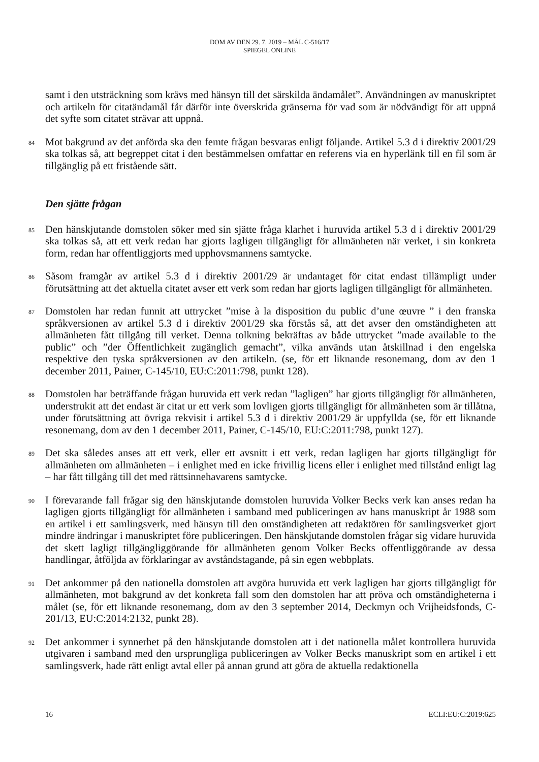DOM AV DEN 29. 7. 2019 – MÅL C-516/17
SPIEGEL ONLINE
samt i den utsträckning som krävs med hänsyn till det särskilda ändamålet”. Användningen av manuskriptet och artikeln för citatändamål får därför inte överskrida gränserna för vad som är nödvändigt för att uppnå det syfte som citatet strävar att uppnå.
84
Mot bakgrund av det anförda ska den femte frågan besvaras enligt följande. Artikel 5.3 d i direktiv 2001/29 ska tolkas så, att begreppet citat i den bestämmelsen omfattar en referens via en hyperlänk till en fil som är tillgänglig på ett fristående sätt.
Den sjätte frågan
85
Den hänskjutande domstolen söker med sin sjätte fråga klarhet i huruvida artikel 5.3 d i direktiv 2001/29 ska tolkas så, att ett verk redan har gjorts lagligen tillgängligt för allmänheten när verket, i sin konkreta form, redan har offentliggjorts med upphovsmannens samtycke.
86
Såsom framgår av artikel 5.3 d i direktiv 2001/29 är undantaget för citat endast tillämpligt under förutsättning att det aktuella citatet avser ett verk som redan har gjorts lagligen tillgängligt för allmänheten.
87
Domstolen har redan funnit att uttrycket ”mise à la disposition du public d’une œuvre ” i den franska språkversionen av artikel 5.3 d i direktiv 2001/29 ska förstås så, att det avser den omständigheten att allmänheten fått tillgång till verket. Denna tolkning bekräftas av både uttrycket ”made available to the public” och ”der Öffentlichkeit zugänglich gemacht”, vilka används utan åtskillnad i den engelska respektive den tyska språkversionen av den artikeln. (se, för ett liknande resonemang, dom av den 1 december 2011, Painer, C-145/10, EU:C:2011:798, punkt 128).
88
Domstolen har beträffande frågan huruvida ett verk redan ”lagligen” har gjorts tillgängligt för allmänheten, understrukit att det endast är citat ur ett verk som lovligen gjorts tillgängligt för allmänheten som är tillåtna, under förutsättning att övriga rekvisit i artikel 5.3 d i direktiv 2001/29 är uppfyllda (se, för ett liknande resonemang, dom av den 1 december 2011, Painer, C-145/10, EU:C:2011:798, punkt 127).
89
Det ska således anses att ett verk, eller ett avsnitt i ett verk, redan lagligen har gjorts tillgängligt för allmänheten om allmänheten – i enlighet med en icke frivillig licens eller i enlighet med tillstånd enligt lag – har fått tillgång till det med rättsinnehavarens samtycke.
90
I förevarande fall frågar sig den hänskjutande domstolen huruvida Volker Becks verk kan anses redan ha lagligen gjorts tillgängligt för allmänheten i samband med publiceringen av hans manuskript år 1988 som en artikel i ett samlingsverk, med hänsyn till den omständigheten att redaktören för samlingsverket gjort mindre ändringar i manuskriptet före publiceringen. Den hänskjutande domstolen frågar sig vidare huruvida det skett lagligt tillgängliggörande för allmänheten genom Volker Becks offentliggörande av dessa handlingar, åtföljda av förklaringar av avståndstagande, på sin egen webbplats.
91
Det ankommer på den nationella domstolen att avgöra huruvida ett verk lagligen har gjorts tillgängligt för allmänheten, mot bakgrund av det konkreta fall som den domstolen har att pröva och omständigheterna i målet (se, för ett liknande resonemang, dom av den 3 september 2014, Deckmyn och Vrijheidsfonds, C-201/13, EU:C:2014:2132, punkt 28).
92
Det ankommer i synnerhet på den hänskjutande domstolen att i det nationella målet kontrollera huruvida utgivaren i samband med den ursprungliga publiceringen av Volker Becks manuskript som en artikel i ett samlingsverk, hade rätt enligt avtal eller på annan grund att göra de aktuella redaktionella
16 ECLI:EU:C:2019:625